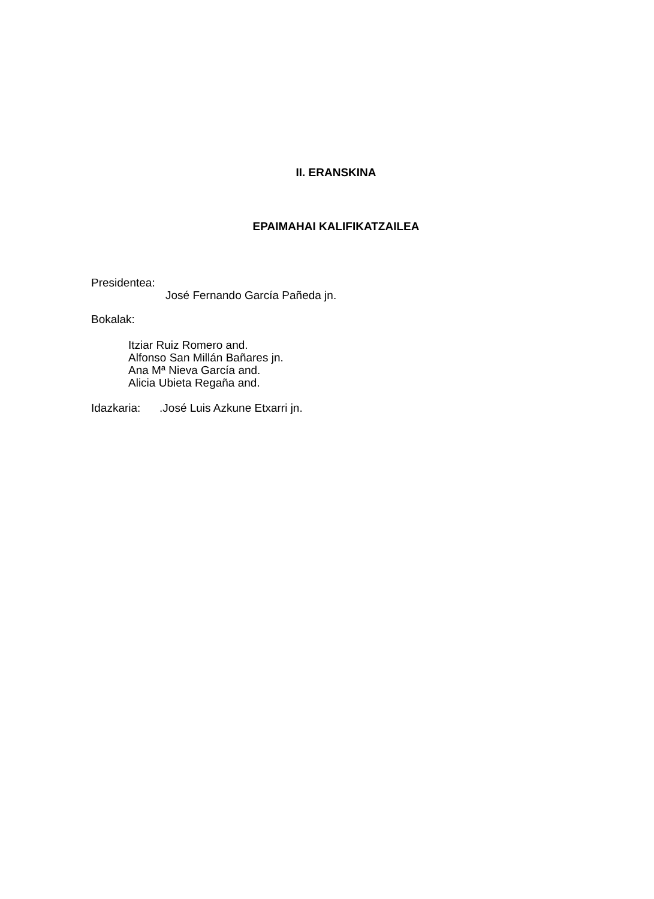II. ERANSKINA
EPAIMAHAI KALIFIKATZAILEA
Presidentea:
José Fernando García Pañeda jn.
Bokalak:
Itziar Ruiz Romero and.
Alfonso San Millán Bañares jn.
Ana Mª Nieva García and.
Alicia Ubieta Regaña and.
Idazkaria: .José Luis Azkune Etxarri jn.